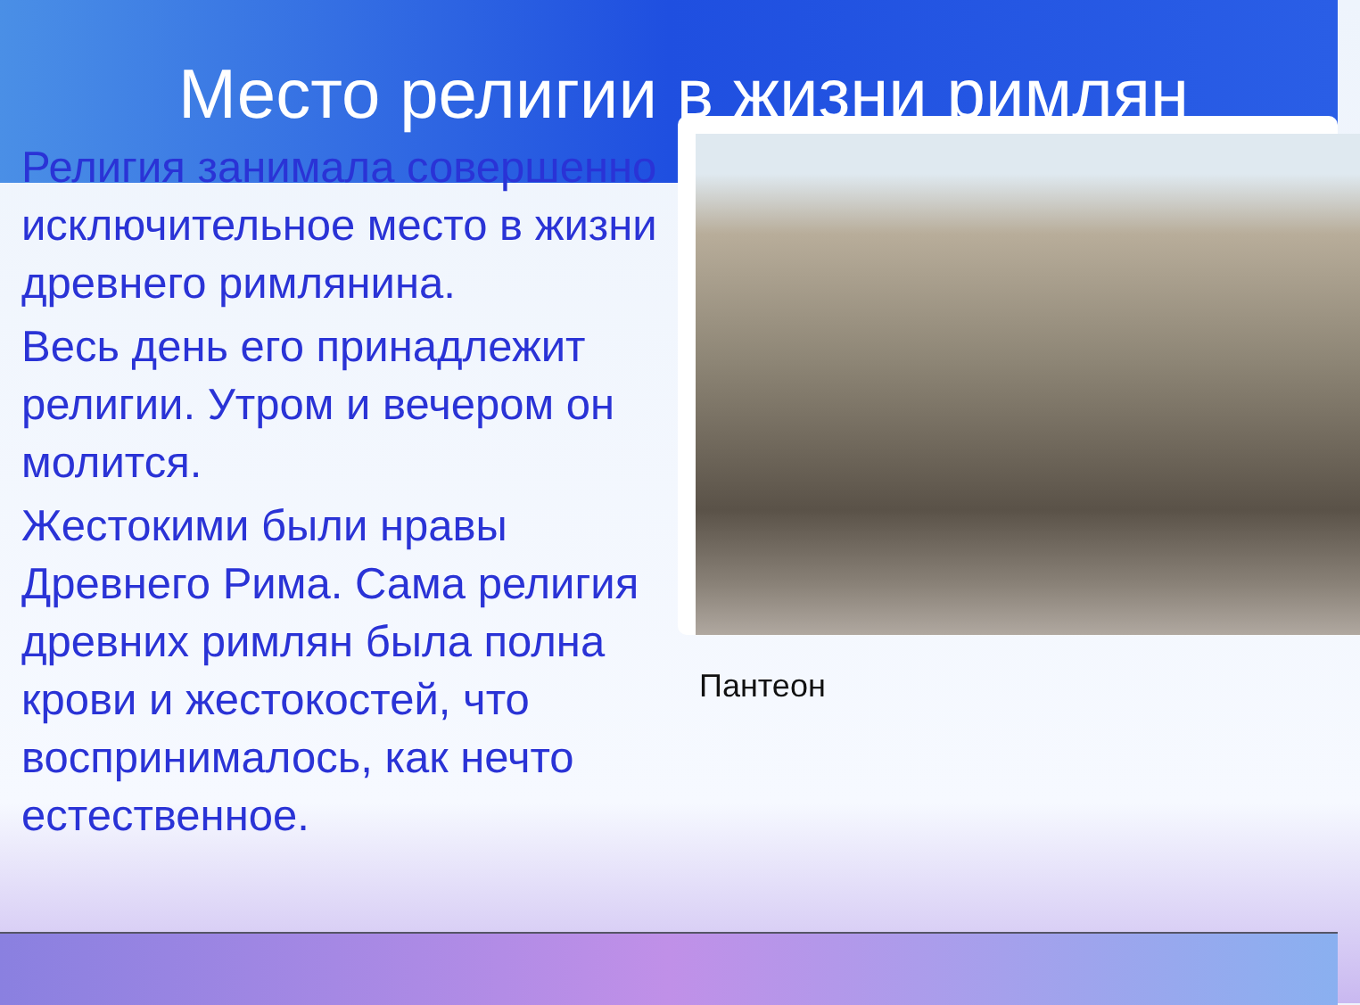Место религии в жизни римлян
Религия занимала совершенно исключительное место в жизни древнего римлянина.
Весь день его принадлежит религии. Утром и вечером он молится.
Жестокими были нравы Древнего Рима. Сама религия древних римлян была полна крови и жестокостей, что воспринималось, как нечто естественное.
Пантеон